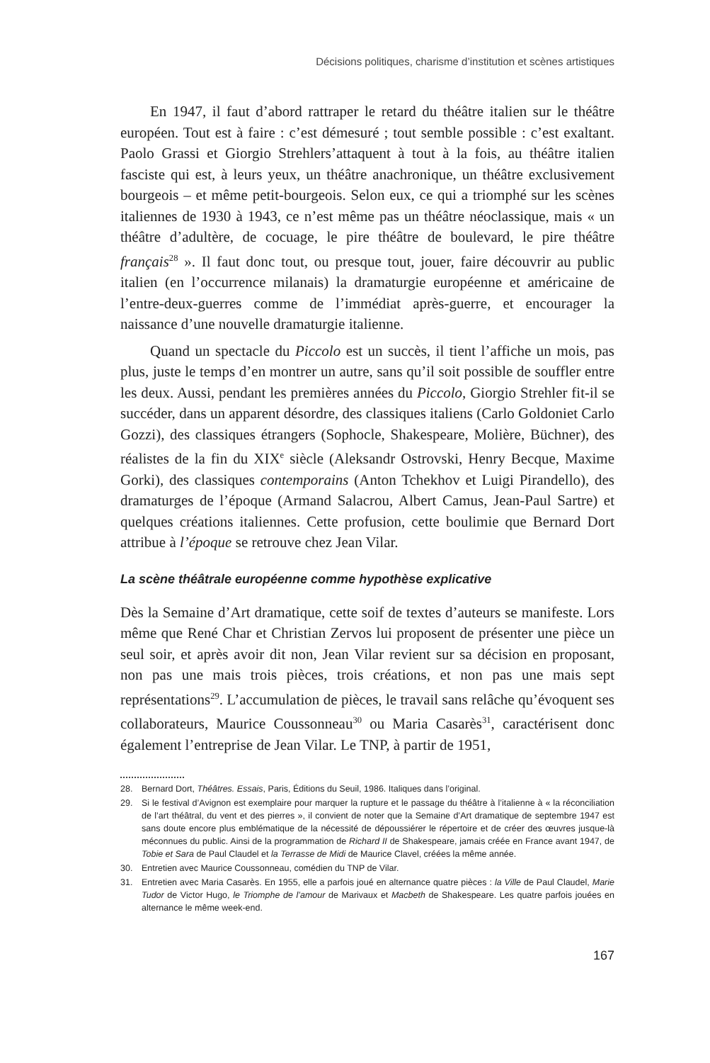Décisions politiques, charisme d’institution et scènes artistiques
En 1947, il faut d’abord rattraper le retard du théâtre italien sur le théâtre européen. Tout est à faire : c’est démesuré ; tout semble possible : c’est exaltant. Paolo Grassi et Giorgio Strehlers’attaquent à tout à la fois, au théâtre italien fasciste qui est, à leurs yeux, un théâtre anachronique, un théâtre exclusivement bourgeois – et même petit-bourgeois. Selon eux, ce qui a triomphé sur les scènes italiennes de 1930 à 1943, ce n’est même pas un théâtre néoclassique, mais « un théâtre d’adultère, de cocuage, le pire théâtre de boulevard, le pire théâtre français<sup>28</sup> ». Il faut donc tout, ou presque tout, jouer, faire découvrir au public italien (en l’occurrence milanais) la dramaturgie européenne et américaine de l’entre-deux-guerres comme de l’immédiat après-guerre, et encourager la naissance d’une nouvelle dramaturgie italienne.
Quand un spectacle du Piccolo est un succès, il tient l’affiche un mois, pas plus, juste le temps d’en montrer un autre, sans qu’il soit possible de souffler entre les deux. Aussi, pendant les premières années du Piccolo, Giorgio Strehler fit-il se succéder, dans un apparent désordre, des classiques italiens (Carlo Goldoniet Carlo Gozzi), des classiques étrangers (Sophocle, Shakespeare, Molière, Büchner), des réalistes de la fin du XIX<sup>e</sup> siècle (Aleksandr Ostrovski, Henry Becque, Maxime Gorki), des classiques contemporains (Anton Tchekhov et Luigi Pirandello), des dramaturges de l’époque (Armand Salacrou, Albert Camus, Jean-Paul Sartre) et quelques créations italiennes. Cette profusion, cette boulimie que Bernard Dort attribue à l’époque se retrouve chez Jean Vilar.
La scène théâtrale européenne comme hypothèse explicative
Dès la Semaine d’Art dramatique, cette soif de textes d’auteurs se manifeste. Lors même que René Char et Christian Zervos lui proposent de présenter une pièce un seul soir, et après avoir dit non, Jean Vilar revient sur sa décision en proposant, non pas une mais trois pièces, trois créations, et non pas une mais sept représentations<sup>29</sup>. L’accumulation de pièces, le travail sans relâche qu’évoquent ses collaborateurs, Maurice Coussonneau<sup>30</sup> ou Maria Casarès<sup>31</sup>, caractérisent donc également l’entreprise de Jean Vilar. Le TNP, à partir de 1951,
28. Bernard Dort, Théâtres. Essais, Paris, Éditions du Seuil, 1986. Italiques dans l’original.
29. Si le festival d’Avignon est exemplaire pour marquer la rupture et le passage du théâtre à l’italienne à « la réconciliation de l’art théâtral, du vent et des pierres », il convient de noter que la Semaine d’Art dramatique de septembre 1947 est sans doute encore plus emblématique de la nécessité de dépoussiérer le répertoire et de créer des œuvres jusque-là méconnues du public. Ainsi de la programmation de Richard II de Shakespeare, jamais créée en France avant 1947, de Tobie et Sara de Paul Claudel et la Terrasse de Midi de Maurice Clavel, créées la même année.
30. Entretien avec Maurice Coussonneau, comédien du TNP de Vilar.
31. Entretien avec Maria Casarès. En 1955, elle a parfois joué en alternance quatre pièces : la Ville de Paul Claudel, Marie Tudor de Victor Hugo, le Triomphe de l’amour de Marivaux et Macbeth de Shakespeare. Les quatre parfois jouées en alternance le même week-end.
167